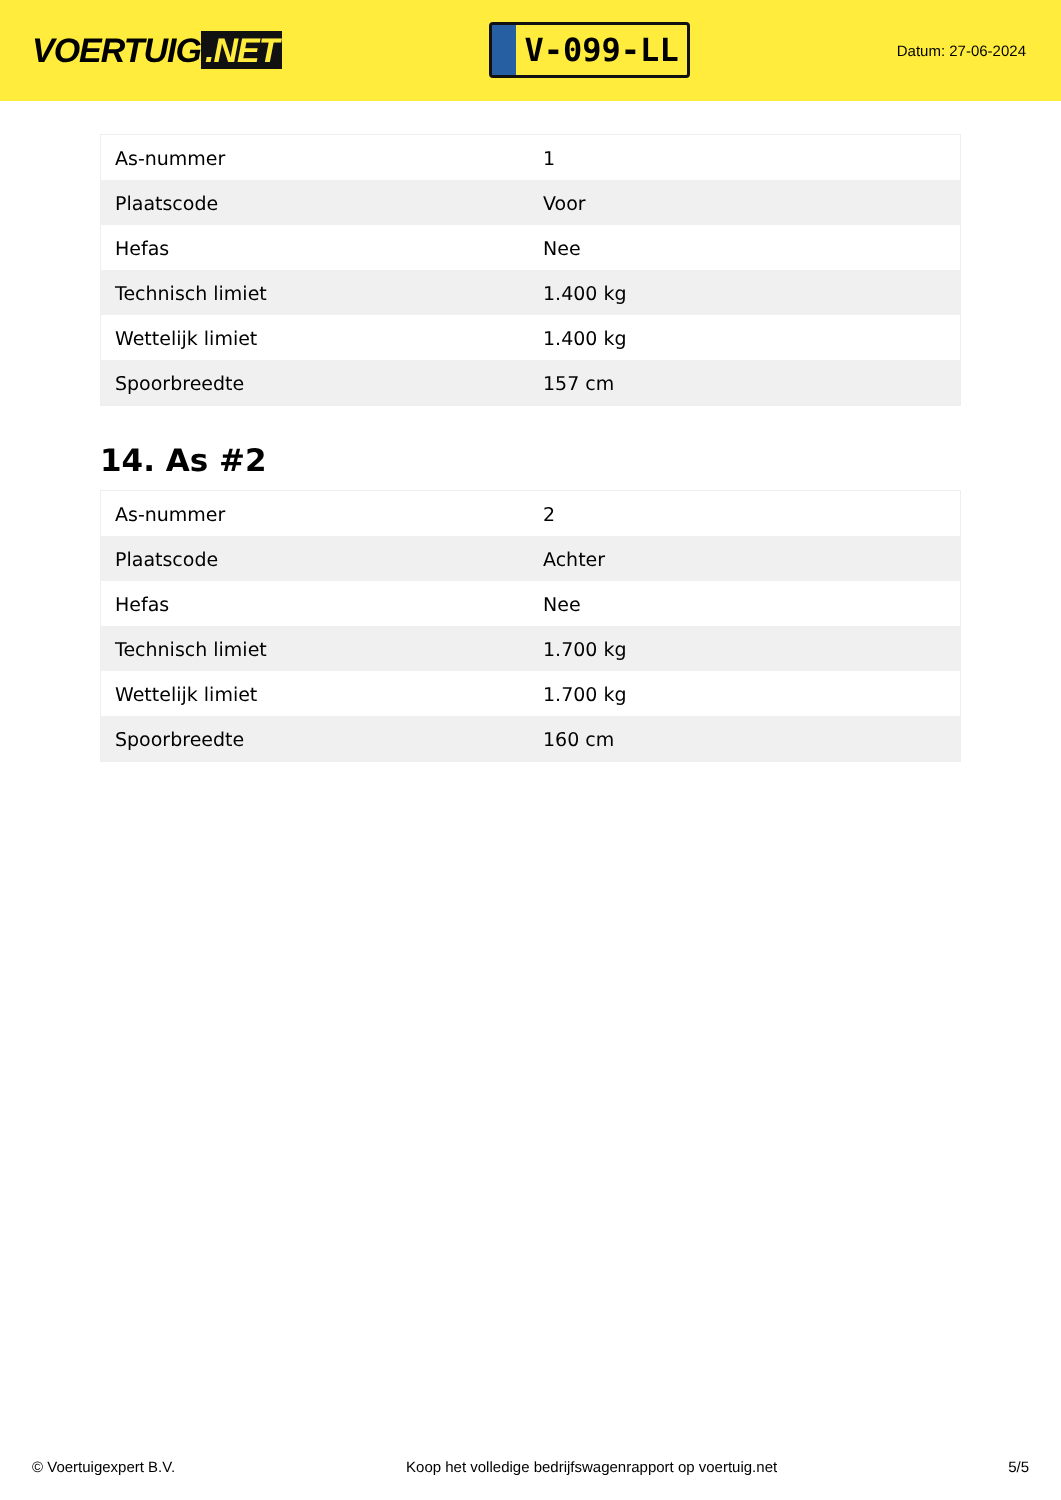VOERTUIG.NET
V-099-LL
Datum: 27-06-2024
| As-nummer | 1 |
| Plaatscode | Voor |
| Hefas | Nee |
| Technisch limiet | 1.400 kg |
| Wettelijk limiet | 1.400 kg |
| Spoorbreedte | 157 cm |
14. As #2
| As-nummer | 2 |
| Plaatscode | Achter |
| Hefas | Nee |
| Technisch limiet | 1.700 kg |
| Wettelijk limiet | 1.700 kg |
| Spoorbreedte | 160 cm |
© Voertuigexpert B.V. Koop het volledige bedrijfswagenrapport op voertuig.net 5/5